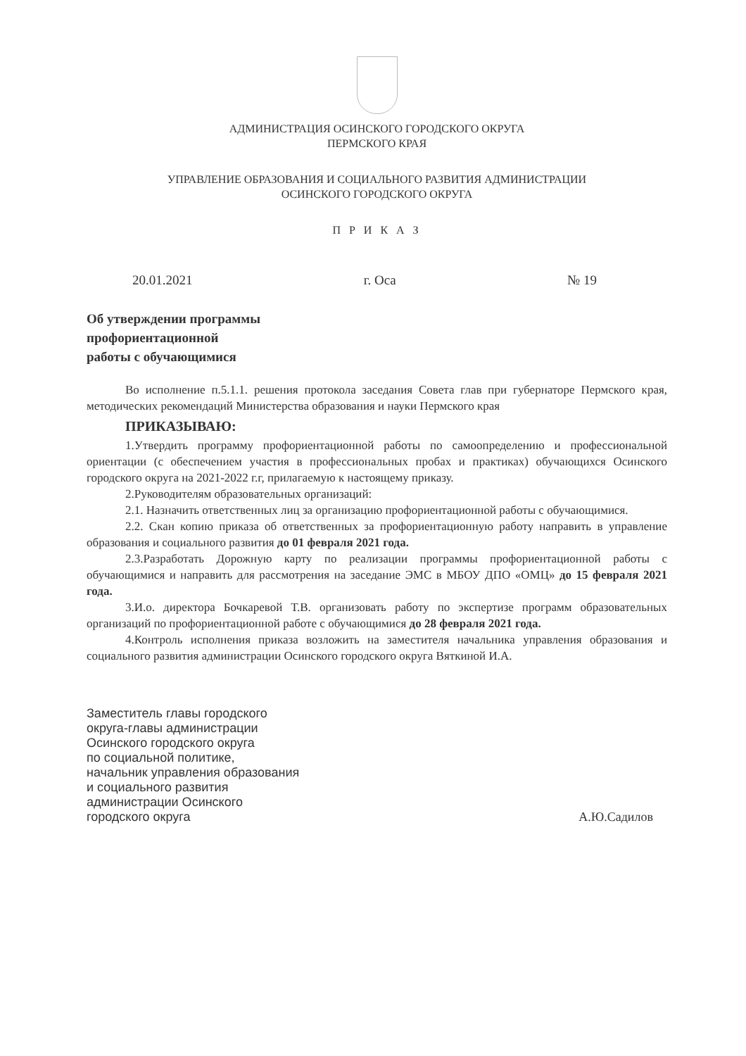АДМИНИСТРАЦИЯ ОСИНСКОГО ГОРОДСКОГО ОКРУГА
ПЕРМСКОГО КРАЯ
УПРАВЛЕНИЕ ОБРАЗОВАНИЯ И СОЦИАЛЬНОГО РАЗВИТИЯ АДМИНИСТРАЦИИ
ОСИНСКОГО ГОРОДСКОГО ОКРУГА
П Р И К А З
20.01.2021 г. Оса № 19
Об утверждении программы
профориентационной
работы с обучающимися
Во исполнение п.5.1.1. решения протокола заседания Совета глав при губернаторе Пермского края, методических рекомендаций Министерства образования и науки Пермского края
ПРИКАЗЫВАЮ:
1.Утвердить программу профориентационной работы по самоопределению и профессиональной ориентации (с обеспечением участия в профессиональных пробах и практиках) обучающихся Осинского городского округа на 2021-2022 г.г, прилагаемую к настоящему приказу.
2.Руководителям образовательных организаций:
2.1. Назначить ответственных лиц за организацию профориентационной работы с обучающимися.
2.2. Скан копию приказа об ответственных за профориентационную работу направить в управление образования и социального развития до 01 февраля 2021 года.
2.3.Разработать Дорожную карту по реализации программы профориентационной работы с обучающимися и направить для рассмотрения на заседание ЭМС в МБОУ ДПО «ОМЦ» до 15 февраля 2021 года.
3.И.о. директора Бочкаревой Т.В. организовать работу по экспертизе программ образовательных организаций по профориентационной работе с обучающимися до 28 февраля 2021 года.
4.Контроль исполнения приказа возложить на заместителя начальника управления образования и социального развития администрации Осинского городского округа Вяткиной И.А.
Заместитель главы городского
округа-главы администрации
Осинского городского округа
по социальной политике,
начальник управления образования
и социального развития
администрации Осинского
городского округа
А.Ю.Садилов